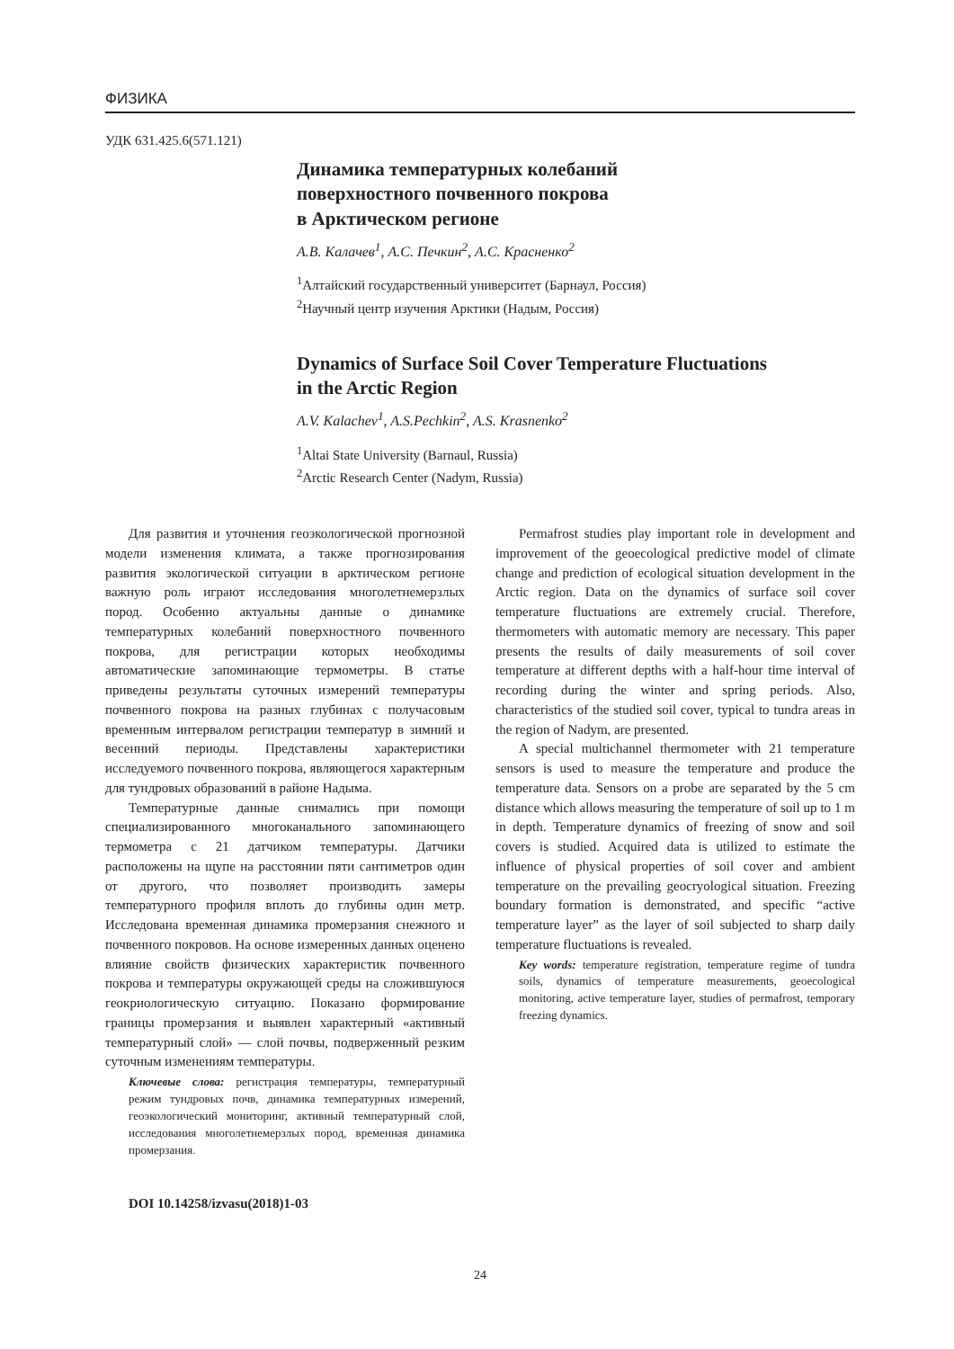ФИЗИКА
УДК 631.425.6(571.121)
Динамика температурных колебаний
поверхностного почвенного покрова
в Арктическом регионе
А.В. Калачев<sup>1</sup>, А.С. Печкин<sup>2</sup>, А.С. Красненко<sup>2</sup>
<sup>1</sup> Алтайский государственный университет (Барнаул, Россия)
<sup>2</sup> Научный центр изучения Арктики (Надым, Россия)
Dynamics of Surface Soil Cover Temperature Fluctuations
in the Arctic Region
A.V. Kalachev<sup>1</sup>, A.S.Pechkin<sup>2</sup>, A.S. Krasnenko<sup>2</sup>
<sup>1</sup> Altai State University (Barnaul, Russia)
<sup>2</sup> Arctic Research Center (Nadym, Russia)
Для развития и уточнения геоэкологической прогнозной модели изменения климата, а также прогнозирования развития экологической ситуации в арктическом регионе важную роль играют исследования многолетнемерзлых пород. Особенно актуальны данные о динамике температурных колебаний поверхностного почвенного покрова, для регистрации которых необходимы автоматические запоминающие термометры. В статье приведены результаты суточных измерений температуры почвенного покрова на разных глубинах с получасовым временным интервалом регистрации температур в зимний и весенний периоды. Представлены характеристики исследуемого почвенного покрова, являющегося характерным для тундровых образований в районе Надыма.
Температурные данные снимались при помощи специализированного многоканального запоминающего термометра с 21 датчиком температуры. Датчики расположены на щупе на расстоянии пяти сантиметров один от другого, что позволяет производить замеры температурного профиля вплоть до глубины один метр. Исследована временная динамика промерзания снежного и почвенного покровов. На основе измеренных данных оценено влияние свойств физических характеристик почвенного покрова и температуры окружающей среды на сложившуюся геокриологическую ситуацию. Показано формирование границы промерзания и выявлен характерный «активный температурный слой» — слой почвы, подверженный резким суточным изменениям температуры.
Ключевые слова: регистрация температуры, температурный режим тундровых почв, динамика температурных измерений, геоэкологический мониторинг, активный температурный слой, исследования многолетнемерзлых пород, временная динамика промерзания.
DOI 10.14258/izvasu(2018)1-03
Permafrost studies play important role in development and improvement of the geoecological predictive model of climate change and prediction of ecological situation development in the Arctic region. Data on the dynamics of surface soil cover temperature fluctuations are extremely crucial. Therefore, thermometers with automatic memory are necessary. This paper presents the results of daily measurements of soil cover temperature at different depths with a half-hour time interval of recording during the winter and spring periods. Also, characteristics of the studied soil cover, typical to tundra areas in the region of Nadym, are presented.
A special multichannel thermometer with 21 temperature sensors is used to measure the temperature and produce the temperature data. Sensors on a probe are separated by the 5 cm distance which allows measuring the temperature of soil up to 1 m in depth. Temperature dynamics of freezing of snow and soil covers is studied. Acquired data is utilized to estimate the influence of physical properties of soil cover and ambient temperature on the prevailing geocryological situation. Freezing boundary formation is demonstrated, and specific “active temperature layer” as the layer of soil subjected to sharp daily temperature fluctuations is revealed.
Key words: temperature registration, temperature regime of tundra soils, dynamics of temperature measurements, geoecological monitoring, active temperature layer, studies of permafrost, temporary freezing dynamics.
24